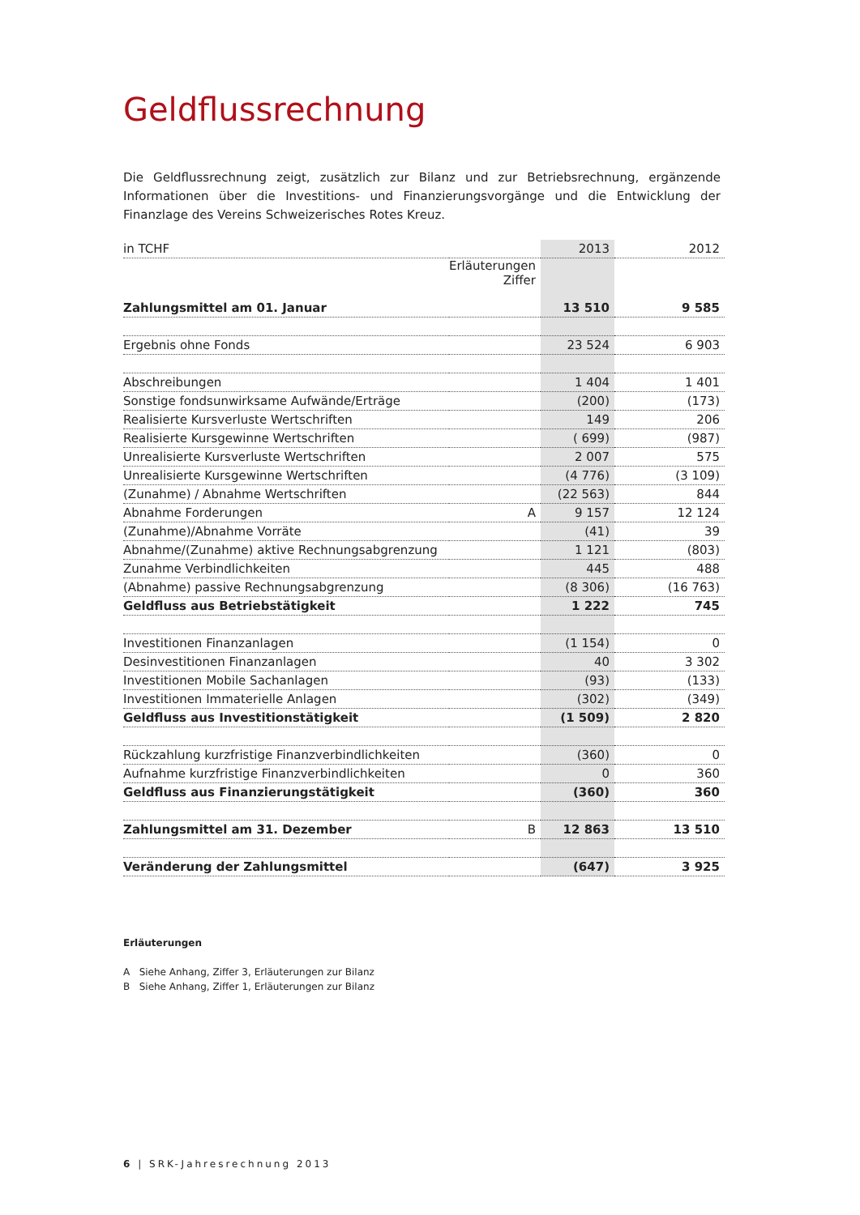Geldflussrechnung
Die Geldflussrechnung zeigt, zusätzlich zur Bilanz und zur Betriebsrechnung, ergänzende Informationen über die Investitions- und Finanzierungsvorgänge und die Entwicklung der Finanzlage des Vereins Schweizerisches Rotes Kreuz.
| in TCHF | | 2013 | 2012 |
| --- | --- | --- | --- |
| | Erläuterungen Ziffer | | |
| Zahlungsmittel am 01. Januar | | 13 510 | 9 585 |
| Ergebnis ohne Fonds | | 23 524 | 6 903 |
| Abschreibungen | | 1 404 | 1 401 |
| Sonstige fondsunwirksame Aufwände/Erträge | | (200) | (173) |
| Realisierte Kursverluste Wertschriften | | 149 | 206 |
| Realisierte Kursgewinne Wertschriften | | ( 699) | (987) |
| Unrealisierte Kursverluste Wertschriften | | 2 007 | 575 |
| Unrealisierte Kursgewinne Wertschriften | | (4 776) | (3 109) |
| (Zunahme) / Abnahme Wertschriften | | (22 563) | 844 |
| Abnahme Forderungen | A | 9 157 | 12 124 |
| (Zunahme)/Abnahme Vorräte | | (41) | 39 |
| Abnahme/(Zunahme) aktive Rechnungsabgrenzung | | 1 121 | (803) |
| Zunahme Verbindlichkeiten | | 445 | 488 |
| (Abnahme) passive Rechnungsabgrenzung | | (8 306) | (16 763) |
| Geldfluss aus Betriebstätigkeit | | 1 222 | 745 |
| Investitionen Finanzanlagen | | (1 154) | 0 |
| Desinvestitionen Finanzanlagen | | 40 | 3 302 |
| Investitionen Mobile Sachanlagen | | (93) | (133) |
| Investitionen Immaterielle Anlagen | | (302) | (349) |
| Geldfluss aus Investitionstätigkeit | | (1 509) | 2 820 |
| Rückzahlung kurzfristige Finanzverbindlichkeiten | | (360) | 0 |
| Aufnahme kurzfristige Finanzverbindlichkeiten | | 0 | 360 |
| Geldfluss aus Finanzierungstätigkeit | | (360) | 360 |
| Zahlungsmittel am 31. Dezember | B | 12 863 | 13 510 |
| Veränderung der Zahlungsmittel | | (647) | 3 925 |
Erläuterungen
A Siehe Anhang, Ziffer 3, Erläuterungen zur Bilanz
B Siehe Anhang, Ziffer 1, Erläuterungen zur Bilanz
6 | SRK-Jahresrechnung 2013